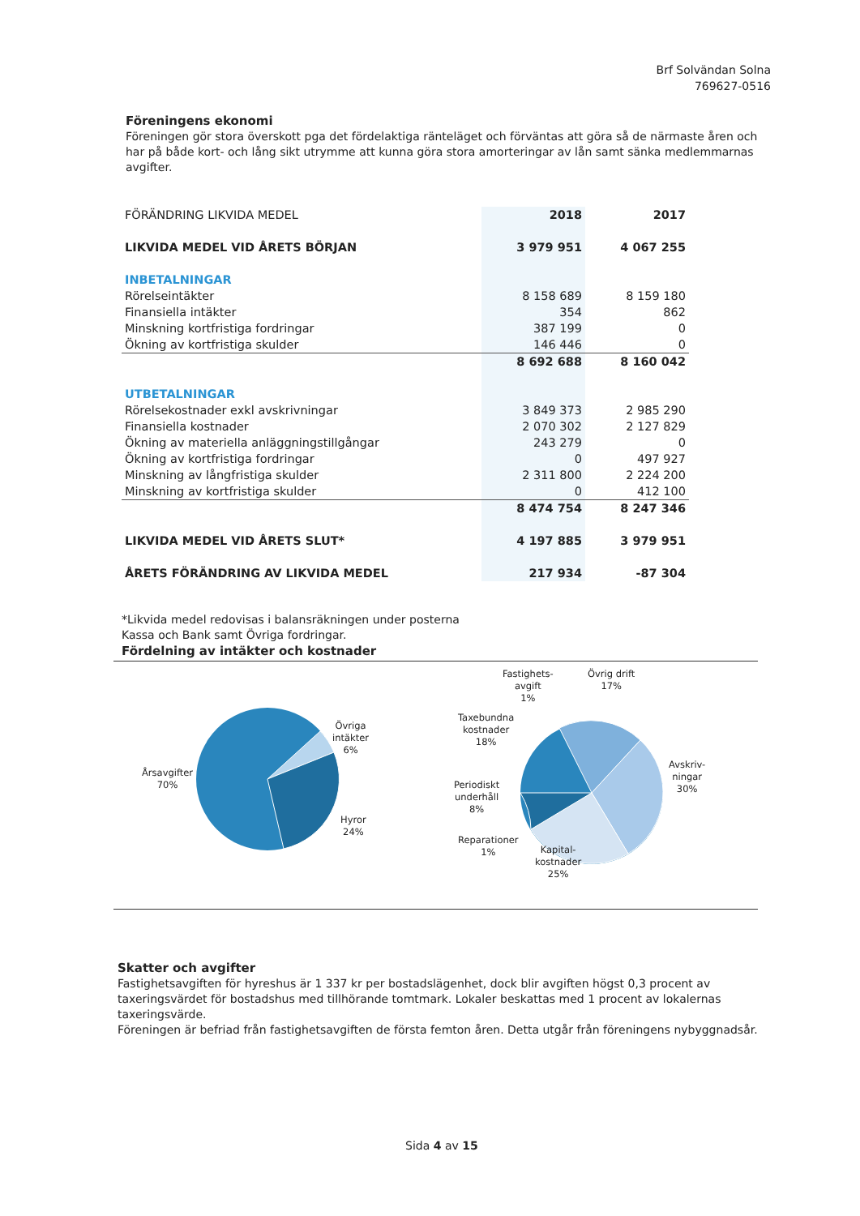Brf Solvändan Solna
769627-0516
Föreningens ekonomi
Föreningen gör stora överskott pga det fördelaktiga ränteläget och förväntas att göra så de närmaste åren och har på både kort- och lång sikt utrymme att kunna göra stora amorteringar av lån samt sänka medlemmarnas avgifter.
| FÖRÄNDRING LIKVIDA MEDEL | 2018 | 2017 |
| --- | --- | --- |
| LIKVIDA MEDEL VID ÅRETS BÖRJAN | 3 979 951 | 4 067 255 |
| INBETALNINGAR | | |
| Rörelseintäkter | 8 158 689 | 8 159 180 |
| Finansiella intäkter | 354 | 862 |
| Minskning kortfristiga fordringar | 387 199 | 0 |
| Ökning av kortfristiga skulder | 146 446 | 0 |
| | 8 692 688 | 8 160 042 |
| UTBETALNINGAR | | |
| Rörelsekostnader exkl avskrivningar | 3 849 373 | 2 985 290 |
| Finansiella kostnader | 2 070 302 | 2 127 829 |
| Ökning av materiella anläggningstillgångar | 243 279 | 0 |
| Ökning av kortfristiga fordringar | 0 | 497 927 |
| Minskning av långfristiga skulder | 2 311 800 | 2 224 200 |
| Minskning av kortfristiga skulder | 0 | 412 100 |
| | 8 474 754 | 8 247 346 |
| LIKVIDA MEDEL VID ÅRETS SLUT* | 4 197 885 | 3 979 951 |
| ÅRETS FÖRÄNDRING AV LIKVIDA MEDEL | 217 934 | -87 304 |
*Likvida medel redovisas i balansräkningen under posterna
Kassa och Bank samt Övriga fordringar.
Fördelning av intäkter och kostnader
Årsavgifter
70%
Övriga
intäkter
6%
Hyror
24%
Fastighets-
avgift
1%
Övrig drift
17%
Taxebundna
kostnader
18%
Periodiskt
underhåll
8%
Reparationer
1%
Kapital-
kostnader
25%
Avskriv-
ningar
30%
Skatter och avgifter
Fastighetsavgiften för hyreshus är 1 337 kr per bostadslägenhet, dock blir avgiften högst 0,3 procent av taxeringsvärdet för bostadshus med tillhörande tomtmark. Lokaler beskattas med 1 procent av lokalernas taxeringsvärde.
Föreningen är befriad från fastighetsavgiften de första femton åren. Detta utgår från föreningens nybyggnadsår.
Sida 4 av 15